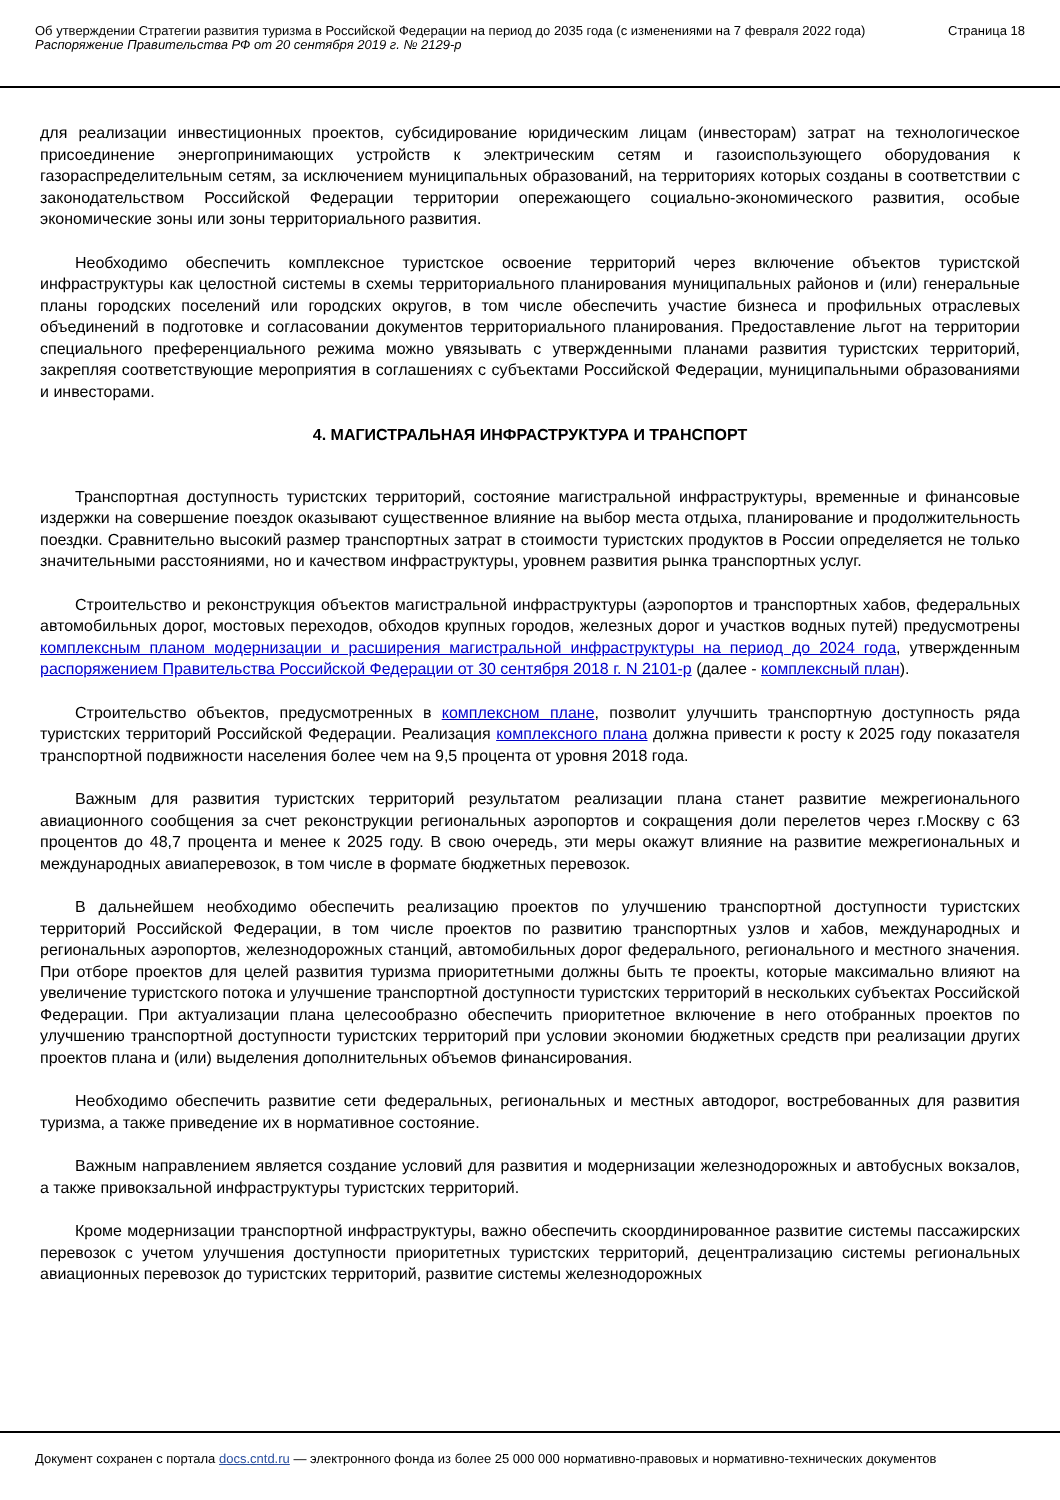Об утверждении Стратегии развития туризма в Российской Федерации на период до 2035 года (с изменениями на 7 февраля 2022 года)
Распоряжение Правительства РФ от 20 сентября 2019 г. № 2129-р
Страница 18
для реализации инвестиционных проектов, субсидирование юридическим лицам (инвесторам) затрат на технологическое присоединение энергопринимающих устройств к электрическим сетям и газоиспользующего оборудования к газораспределительным сетям, за исключением муниципальных образований, на территориях которых созданы в соответствии с законодательством Российской Федерации территории опережающего социально-экономического развития, особые экономические зоны или зоны территориального развития.
Необходимо обеспечить комплексное туристское освоение территорий через включение объектов туристской инфраструктуры как целостной системы в схемы территориального планирования муниципальных районов и (или) генеральные планы городских поселений или городских округов, в том числе обеспечить участие бизнеса и профильных отраслевых объединений в подготовке и согласовании документов территориального планирования. Предоставление льгот на территории специального преференциального режима можно увязывать с утвержденными планами развития туристских территорий, закрепляя соответствующие мероприятия в соглашениях с субъектами Российской Федерации, муниципальными образованиями и инвесторами.
4. МАГИСТРАЛЬНАЯ ИНФРАСТРУКТУРА И ТРАНСПОРТ
Транспортная доступность туристских территорий, состояние магистральной инфраструктуры, временные и финансовые издержки на совершение поездок оказывают существенное влияние на выбор места отдыха, планирование и продолжительность поездки. Сравнительно высокий размер транспортных затрат в стоимости туристских продуктов в России определяется не только значительными расстояниями, но и качеством инфраструктуры, уровнем развития рынка транспортных услуг.
Строительство и реконструкция объектов магистральной инфраструктуры (аэропортов и транспортных хабов, федеральных автомобильных дорог, мостовых переходов, обходов крупных городов, железных дорог и участков водных путей) предусмотрены комплексным планом модернизации и расширения магистральной инфраструктуры на период до 2024 года, утвержденным распоряжением Правительства Российской Федерации от 30 сентября 2018 г. N 2101-р (далее - комплексный план).
Строительство объектов, предусмотренных в комплексном плане, позволит улучшить транспортную доступность ряда туристских территорий Российской Федерации. Реализация комплексного плана должна привести к росту к 2025 году показателя транспортной подвижности населения более чем на 9,5 процента от уровня 2018 года.
Важным для развития туристских территорий результатом реализации плана станет развитие межрегионального авиационного сообщения за счет реконструкции региональных аэропортов и сокращения доли перелетов через г.Москву с 63 процентов до 48,7 процента и менее к 2025 году. В свою очередь, эти меры окажут влияние на развитие межрегиональных и международных авиаперевозок, в том числе в формате бюджетных перевозок.
В дальнейшем необходимо обеспечить реализацию проектов по улучшению транспортной доступности туристских территорий Российской Федерации, в том числе проектов по развитию транспортных узлов и хабов, международных и региональных аэропортов, железнодорожных станций, автомобильных дорог федерального, регионального и местного значения. При отборе проектов для целей развития туризма приоритетными должны быть те проекты, которые максимально влияют на увеличение туристского потока и улучшение транспортной доступности туристских территорий в нескольких субъектах Российской Федерации. При актуализации плана целесообразно обеспечить приоритетное включение в него отобранных проектов по улучшению транспортной доступности туристских территорий при условии экономии бюджетных средств при реализации других проектов плана и (или) выделения дополнительных объемов финансирования.
Необходимо обеспечить развитие сети федеральных, региональных и местных автодорог, востребованных для развития туризма, а также приведение их в нормативное состояние.
Важным направлением является создание условий для развития и модернизации железнодорожных и автобусных вокзалов, а также привокзальной инфраструктуры туристских территорий.
Кроме модернизации транспортной инфраструктуры, важно обеспечить скоординированное развитие системы пассажирских перевозок с учетом улучшения доступности приоритетных туристских территорий, децентрализацию системы региональных авиационных перевозок до туристских территорий, развитие системы железнодорожных
Документ сохранен с портала docs.cntd.ru — электронного фонда из более 25 000 000 нормативно-правовых и нормативно-технических документов